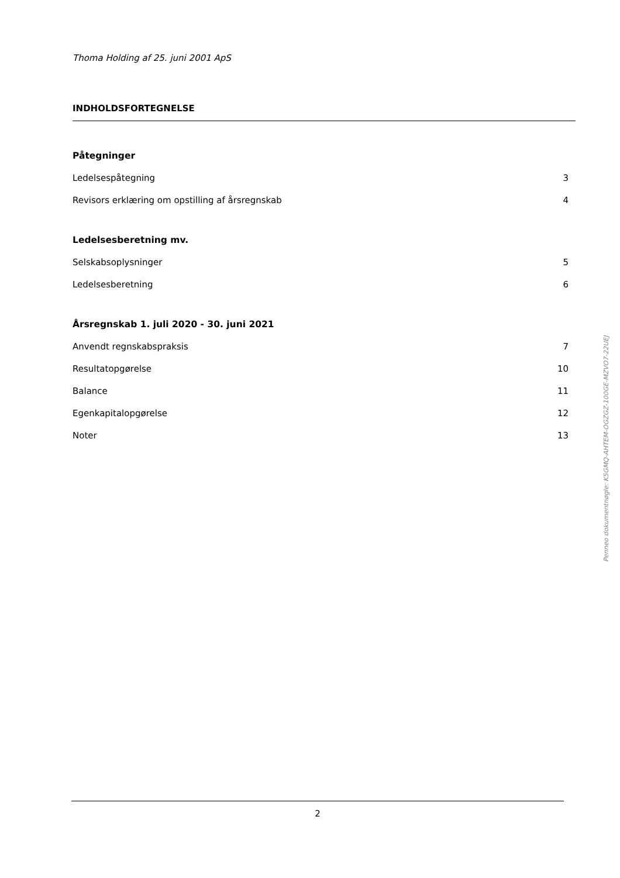Thoma Holding af 25. juni 2001 ApS
INDHOLDSFORTEGNELSE
Påtegninger
Ledelsespåtegning 3
Revisors erklæring om opstilling af årsregnskab 4
Ledelsesberetning mv.
Selskabsoplysninger 5
Ledelsesberetning 6
Årsregnskab 1. juli 2020 - 30. juni 2021
Anvendt regnskabspraksis 7
Resultatopgørelse 10
Balance 11
Egenkapitalopgørelse 12
Noter 13
Penneo dokumentnøgle: K5GMQ-AHTEM-OGZGZ-100GE-MZVO7-22UEJ
2